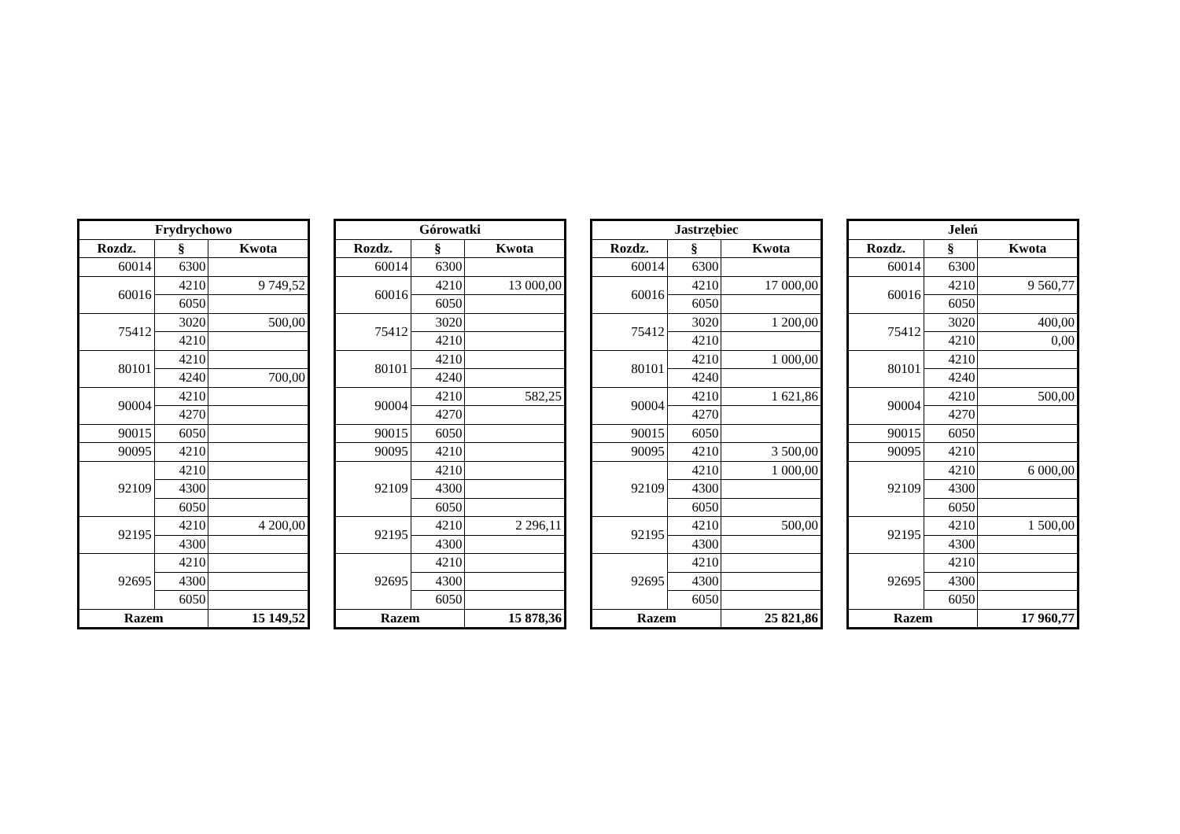| Frydrychowo | | |
| --- | --- | --- |
| Rozdz. | § | Kwota |
| 60014 | 6300 | |
| 60016 | 4210 | 9 749,52 |
| | 6050 | |
| 75412 | 3020 | 500,00 |
| | 4210 | |
| 80101 | 4210 | |
| | 4240 | 700,00 |
| 90004 | 4210 | |
| | 4270 | |
| 90015 | 6050 | |
| 90095 | 4210 | |
| 92109 | 4210 | |
| | 4300 | |
| | 6050 | |
| 92195 | 4210 | 4 200,00 |
| | 4300 | |
| 92695 | 4210 | |
| | 4300 | |
| | 6050 | |
| Razem | | 15 149,52 |
| Górowatki | | |
| --- | --- | --- |
| Rozdz. | § | Kwota |
| 60014 | 6300 | |
| 60016 | 4210 | 13 000,00 |
| | 6050 | |
| 75412 | 3020 | |
| | 4210 | |
| 80101 | 4210 | |
| | 4240 | |
| 90004 | 4210 | 582,25 |
| | 4270 | |
| 90015 | 6050 | |
| 90095 | 4210 | |
| 92109 | 4210 | |
| | 4300 | |
| | 6050 | |
| 92195 | 4210 | 2 296,11 |
| | 4300 | |
| 92695 | 4210 | |
| | 4300 | |
| | 6050 | |
| Razem | | 15 878,36 |
| Jastrzębiec | | |
| --- | --- | --- |
| Rozdz. | § | Kwota |
| 60014 | 6300 | |
| 60016 | 4210 | 17 000,00 |
| | 6050 | |
| 75412 | 3020 | 1 200,00 |
| | 4210 | |
| 80101 | 4210 | 1 000,00 |
| | 4240 | |
| 90004 | 4210 | 1 621,86 |
| | 4270 | |
| 90015 | 6050 | |
| 90095 | 4210 | 3 500,00 |
| 92109 | 4210 | 1 000,00 |
| | 4300 | |
| | 6050 | |
| 92195 | 4210 | 500,00 |
| | 4300 | |
| 92695 | 4210 | |
| | 4300 | |
| | 6050 | |
| Razem | | 25 821,86 |
| Jeleń | | |
| --- | --- | --- |
| Rozdz. | § | Kwota |
| 60014 | 6300 | |
| 60016 | 4210 | 9 560,77 |
| | 6050 | |
| 75412 | 3020 | 400,00 |
| | 4210 | 0,00 |
| 80101 | 4210 | |
| | 4240 | |
| 90004 | 4210 | 500,00 |
| | 4270 | |
| 90015 | 6050 | |
| 90095 | 4210 | |
| 92109 | 4210 | 6 000,00 |
| | 4300 | |
| | 6050 | |
| 92195 | 4210 | 1 500,00 |
| | 4300 | |
| 92695 | 4210 | |
| | 4300 | |
| | 6050 | |
| Razem | | 17 960,77 |